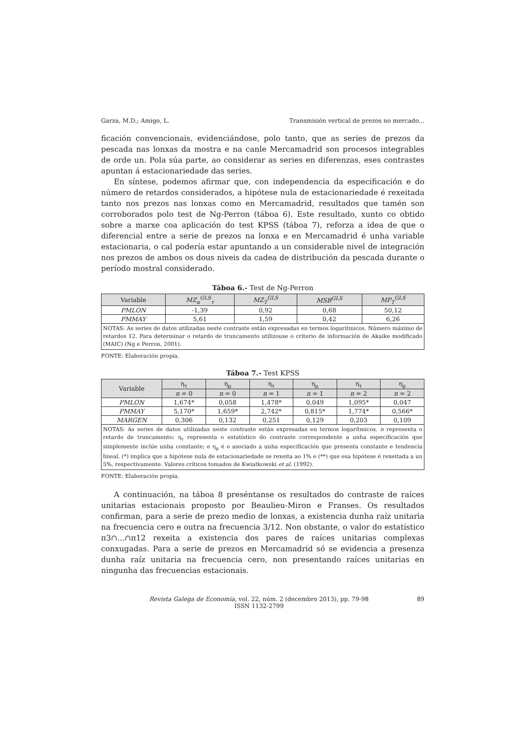Garza, M.D.; Amigo, L. Transmisión vertical de prezos no mercado...
ficación convencionais, evidenciándose, polo tanto, que as series de prezos da pescada nas lonxas da mostra e na canle Mercamadrid son procesos integrables de orde un. Pola súa parte, ao considerar as series en diferenzas, eses contrastes apuntan á estacionariedade das series.
En síntese, podemos afirmar que, con independencia da especificación e do número de retardos considerados, a hipótese nula de estacionariedade é rexeitada tanto nos prezos nas lonxas como en Mercamadrid, resultados que tamén son corroborados polo test de Ng-Perron (táboa 6). Este resultado, xunto co obtido sobre a marxe coa aplicación do test KPSS (táboa 7), reforza a idea de que o diferencial entre a serie de prezos na lonxa e en Mercamadrid é unha variable estacionaria, o cal podería estar apuntando a un considerable nivel de integración nos prezos de ambos os dous niveis da cadea de distribución da pescada durante o período mostral considerado.
Táboa 6.- Test de Ng-Perron
| Variable | MZ<sub>α</sub><sup>GLS</sup><sub>τ</sub> | MZ<sub>T</sub><sup>GLS</sup> | MSB<sup>GLS</sup> | MP<sub>T</sub><sup>GLS</sup> |
| --- | --- | --- | --- | --- |
| PMLON | -1,39 | 0,92 | 0,68 | 50,12 |
| PMMAY | 5,61 | 1,59 | 0,42 | 6,26 |
| NOTAS: As series de datos utilizadas neste contraste están expresadas en termos logarítmicos. Número máximo de retardos 12. Para determinar o retardo de truncamento utilizouse o criterio de información de Akaike modificado (MAIC) (Ng e Perron, 2001). | | | | |
FONTE: Elaboración propia.
Táboa 7.- Test KPSS
| Variable | η<sub>τ</sub> | η<sub>μ</sub> | η<sub>τ</sub> | η<sub>μ</sub> | η<sub>τ</sub> | η<sub>μ</sub> |
| --- | --- | --- | --- | --- | --- | --- |
| | n = 0 | n = 0 | n = 1 | n = 1 | n = 2 | n = 2 |
| PMLON | 1,674* | 0,058 | 1,478* | 0,049 | 1,095* | 0,047 |
| PMMAY | 5,170* | 1,659* | 2,742* | 0,815* | 1,774* | 0,566* |
| MARGEN | 0,306 | 0,132 | 0,251 | 0,129 | 0,203 | 0,109 |
| NOTAS: As series de datos utilizadas neste contraste están expresadas en termos logarítmicos. n representa o retardo de truncamento; η<sub>τ</sub> representa o estatístico do contraste correspondente a unha especificación que simplemente inclúe unha constante; e η<sub>μ</sub> é o asociado a unha especificación que presenta constante e tendencia lineal. (*) implica que a hipótese nula de estacionariedade se rexeita ao 1% e (**) que esa hipótese é rexeitada a un 5%, respectivamente. Valores críticos tomados de Kwiatkowski et al. (1992). | | | | | | |
FONTE: Elaboración propia.
A continuación, na táboa 8 preséntanse os resultados do contraste de raíces unitarias estacionais proposto por Beaulieu-Miron e Franses. Os resultados confirman, para a serie de prezo medio de lonxas, a existencia dunha raíz unitaria na frecuencia cero e outra na frecuencia 3/12. Non obstante, o valor do estatístico π3∩...∩π12 rexeita a existencia dos pares de raíces unitarias complexas conxugadas. Para a serie de prezos en Mercamadrid só se evidencia a presenza dunha raíz unitaria na frecuencia cero, non presentando raíces unitarias en ningunha das frecuencias estacionais.
Revista Galega de Economía, vol. 22, núm. 2 (decembro 2013), pp. 79-98
ISSN 1132-2799 89